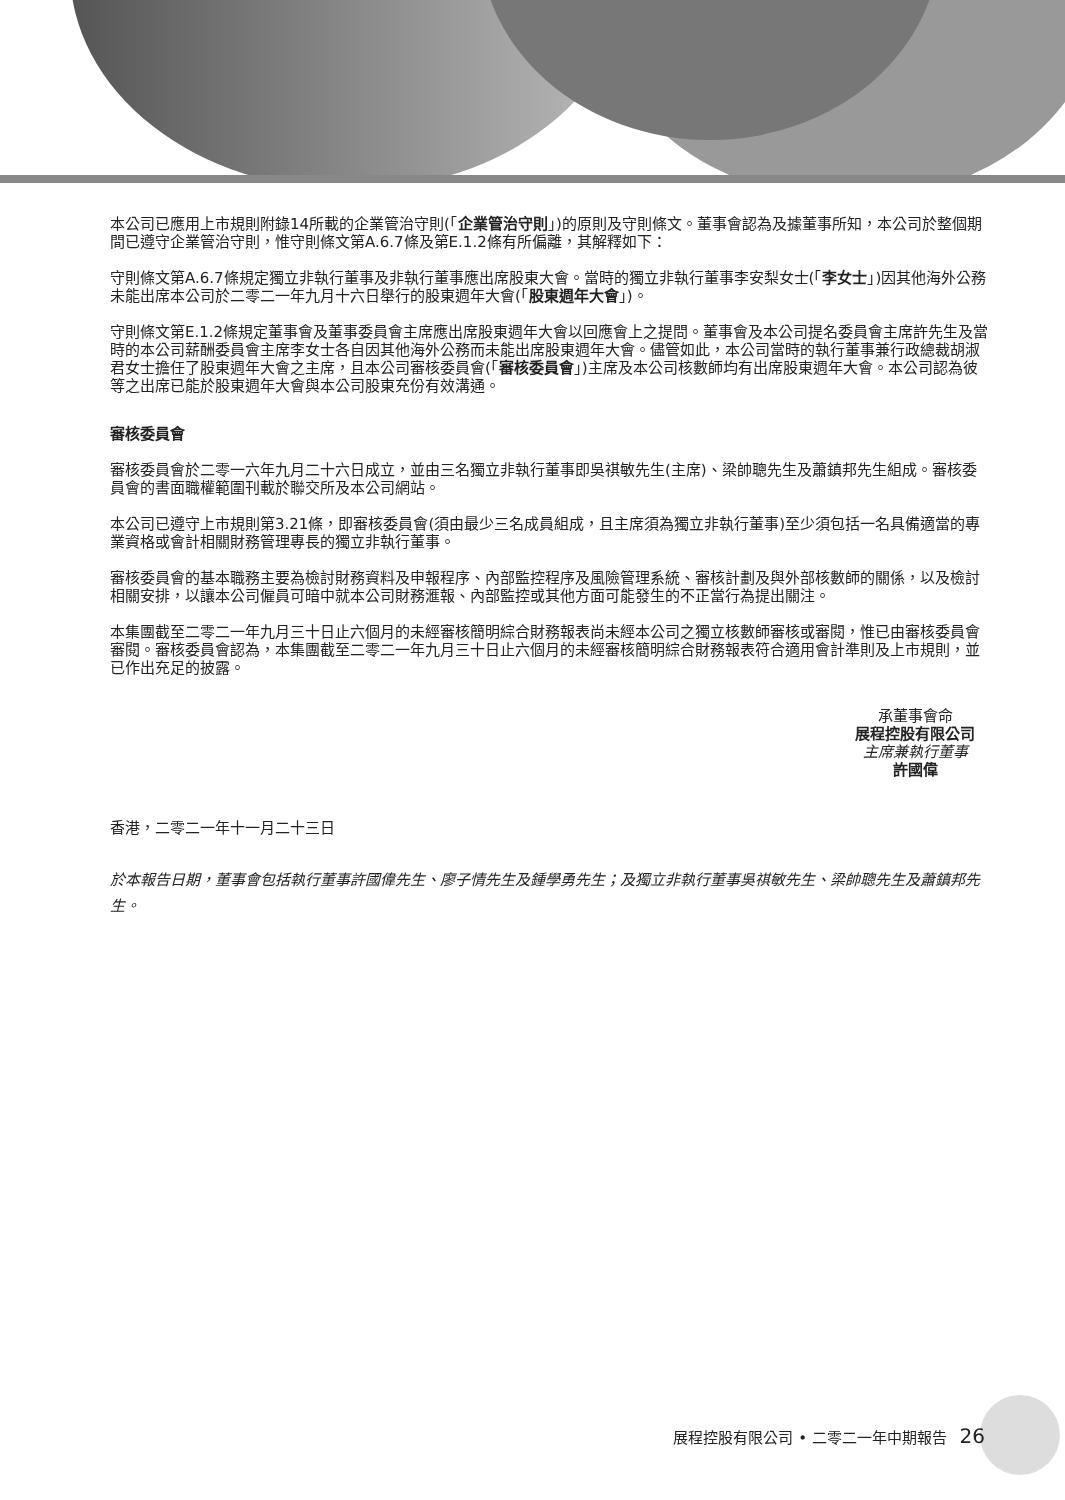本公司已應用上市規則附錄14所載的企業管治守則(「企業管治守則」)的原則及守則條文。董事會認為及據董事所知，本公司於整個期間已遵守企業管治守則，惟守則條文第A.6.7條及第E.1.2條有所偏離，其解釋如下：
守則條文第A.6.7條規定獨立非執行董事及非執行董事應出席股東大會。當時的獨立非執行董事李安梨女士(「李女士」)因其他海外公務未能出席本公司於二零二一年九月十六日舉行的股東週年大會(「股東週年大會」)。
守則條文第E.1.2條規定董事會及董事委員會主席應出席股東週年大會以回應會上之提問。董事會及本公司提名委員會主席許先生及當時的本公司薪酬委員會主席李女士各自因其他海外公務而未能出席股東週年大會。儘管如此，本公司當時的執行董事兼行政總裁胡淑君女士擔任了股東週年大會之主席，且本公司審核委員會(「審核委員會」)主席及本公司核數師均有出席股東週年大會。本公司認為彼等之出席已能於股東週年大會與本公司股東充份有效溝通。
審核委員會
審核委員會於二零一六年九月二十六日成立，並由三名獨立非執行董事即吳祺敏先生(主席)、梁帥聰先生及蕭鎮邦先生組成。審核委員會的書面職權範圍刊載於聯交所及本公司網站。
本公司已遵守上市規則第3.21條，即審核委員會(須由最少三名成員組成，且主席須為獨立非執行董事)至少須包括一名具備適當的專業資格或會計相關財務管理專長的獨立非執行董事。
審核委員會的基本職務主要為檢討財務資料及申報程序、內部監控程序及風險管理系統、審核計劃及與外部核數師的關係，以及檢討相關安排，以讓本公司僱員可暗中就本公司財務滙報、內部監控或其他方面可能發生的不正當行為提出關注。
本集團截至二零二一年九月三十日止六個月的未經審核簡明綜合財務報表尚未經本公司之獨立核數師審核或審閱，惟已由審核委員會審閱。審核委員會認為，本集團截至二零二一年九月三十日止六個月的未經審核簡明綜合財務報表符合適用會計準則及上市規則，並已作出充足的披露。
承董事會命
展程控股有限公司
主席兼執行董事
許國偉
香港，二零二一年十一月二十三日
於本報告日期，董事會包括執行董事許國偉先生、廖子情先生及鍾學勇先生；及獨立非執行董事吳祺敏先生、梁帥聰先生及蕭鎮邦先生。
展程控股有限公司 • 二零二一年中期報告 26